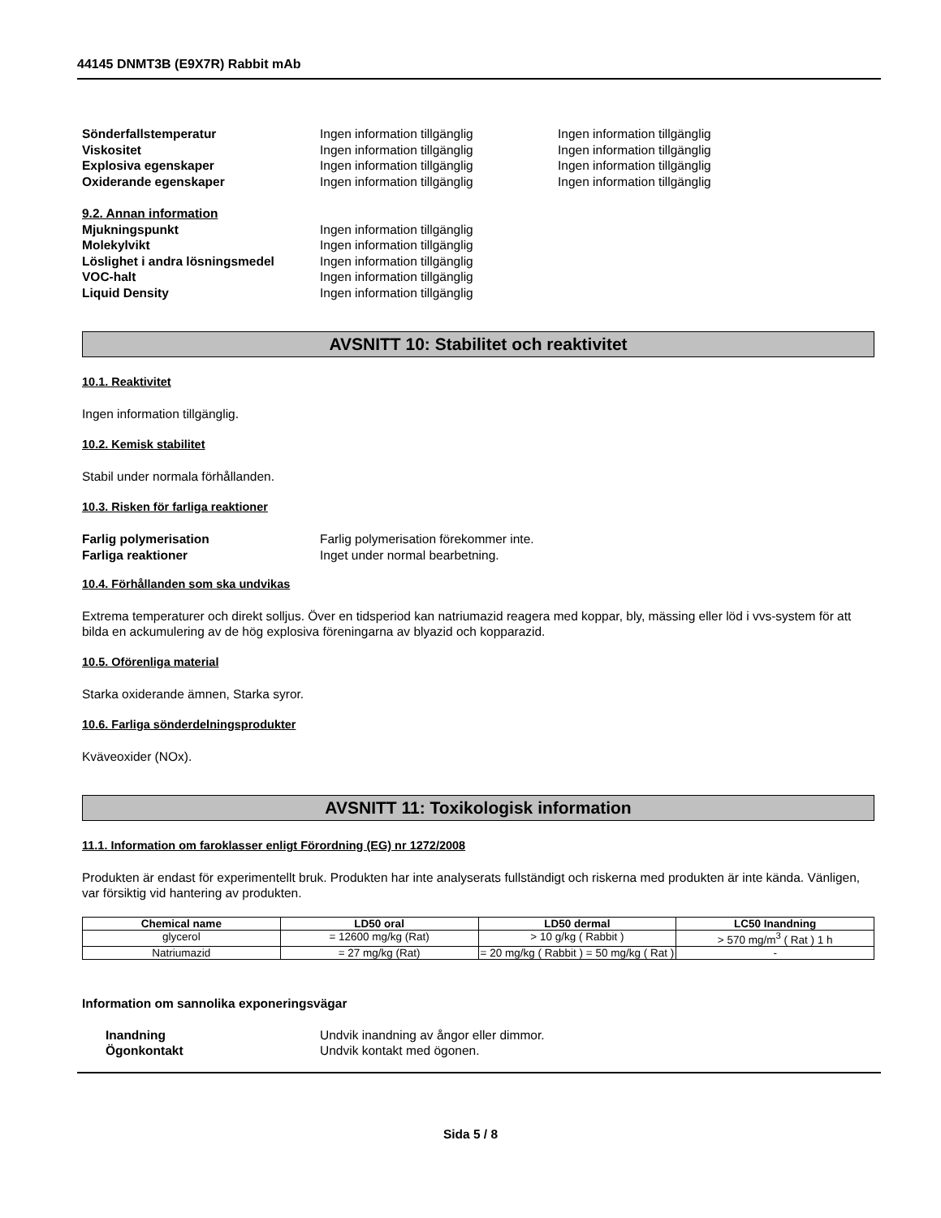44145 DNMT3B (E9X7R) Rabbit mAb
Sönderfallstemperatur Ingen information tillgänglig Ingen information tillgänglig
Viskositet Ingen information tillgänglig Ingen information tillgänglig
Explosiva egenskaper Ingen information tillgänglig Ingen information tillgänglig
Oxiderande egenskaper Ingen information tillgänglig Ingen information tillgänglig
9.2. Annan information
Mjukningspunkt Ingen information tillgänglig
Molekylvikt Ingen information tillgänglig
Löslighet i andra lösningsmedel Ingen information tillgänglig
VOC-halt Ingen information tillgänglig
Liquid Density Ingen information tillgänglig
AVSNITT 10: Stabilitet och reaktivitet
10.1. Reaktivitet
Ingen information tillgänglig.
10.2. Kemisk stabilitet
Stabil under normala förhållanden.
10.3. Risken för farliga reaktioner
Farlig polymerisation Farlig polymerisation förekommer inte.
Farliga reaktioner Inget under normal bearbetning.
10.4. Förhållanden som ska undvikas
Extrema temperaturer och direkt solljus. Över en tidsperiod kan natriumazid reagera med koppar, bly, mässing eller löd i vvs-system för att bilda en ackumulering av de hög explosiva föreningarna av blyazid och kopparazid.
10.5. Oförenliga material
Starka oxiderande ämnen, Starka syror.
10.6. Farliga sönderdelningsprodukter
Kväveoxider (NOx).
AVSNITT 11: Toxikologisk information
11.1. Information om faroklasser enligt Förordning (EG) nr 1272/2008
Produkten är endast för experimentellt bruk. Produkten har inte analyserats fullständigt och riskerna med produkten är inte kända. Vänligen, var försiktig vid hantering av produkten.
| Chemical name | LD50 oral | LD50 dermal | LC50 Inandning |
| --- | --- | --- | --- |
| glycerol | = 12600 mg/kg (Rat) | > 10 g/kg ( Rabbit ) | > 570 mg/m<sup>3</sup> ( Rat ) 1 h |
| Natriumazid | = 27 mg/kg (Rat) | = 20 mg/kg ( Rabbit ) = 50 mg/kg ( Rat ) | - |
Information om sannolika exponeringsvägar
Inandning Undvik inandning av ångor eller dimmor.
Ögonkontakt Undvik kontakt med ögonen.
Sida 5 / 8